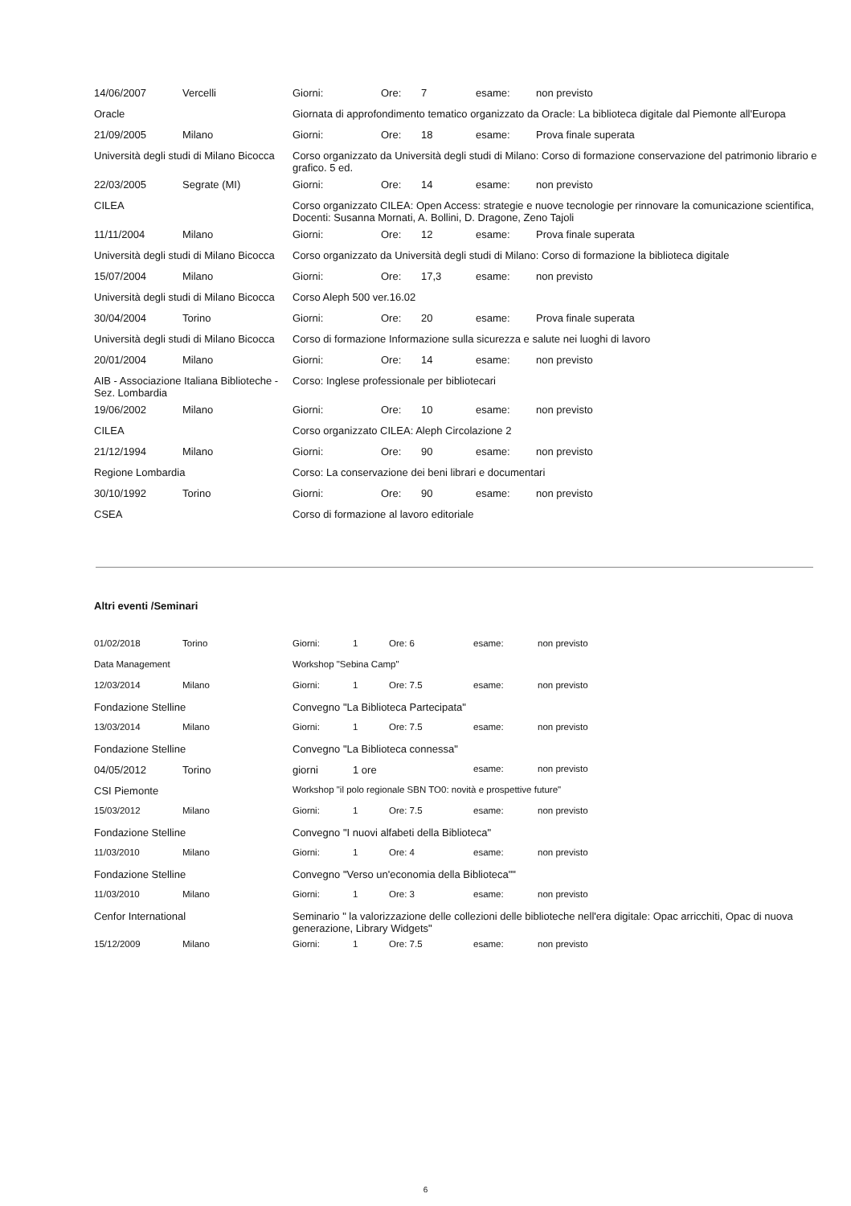| 14/06/2007 | Vercelli | Giorni: | Ore: | 7 | esame: | non previsto |
| Oracle | | Giornata di approfondimento tematico organizzato da Oracle: La biblioteca digitale dal Piemonte all'Europa | | | | |
| 21/09/2005 | Milano | Giorni: | Ore: | 18 | esame: | Prova finale superata |
| Università degli studi di Milano Bicocca | | Corso organizzato da Università degli studi di Milano: Corso di formazione conservazione del patrimonio librario e grafico. 5 ed. | | | | |
| 22/03/2005 | Segrate (MI) | Giorni: | Ore: | 14 | esame: | non previsto |
| CILEA | | Corso organizzato CILEA: Open Access: strategie e nuove tecnologie per rinnovare la comunicazione scientifica, Docenti: Susanna Mornati, A. Bollini, D. Dragone, Zeno Tajoli | | | | |
| 11/11/2004 | Milano | Giorni: | Ore: | 12 | esame: | Prova finale superata |
| Università degli studi di Milano Bicocca | | Corso organizzato da Università degli studi di Milano: Corso di formazione la biblioteca digitale | | | | |
| 15/07/2004 | Milano | Giorni: | Ore: | 17,3 | esame: | non previsto |
| Università degli studi di Milano Bicocca | | Corso Aleph 500 ver.16.02 | | | | |
| 30/04/2004 | Torino | Giorni: | Ore: | 20 | esame: | Prova finale superata |
| Università degli studi di Milano Bicocca | | Corso di formazione Informazione sulla sicurezza e salute nei luoghi di lavoro | | | | |
| 20/01/2004 | Milano | Giorni: | Ore: | 14 | esame: | non previsto |
| AIB - Associazione Italiana Biblioteche - Sez. Lombardia | | Corso: Inglese professionale per bibliotecari | | | | |
| 19/06/2002 | Milano | Giorni: | Ore: | 10 | esame: | non previsto |
| CILEA | | Corso organizzato CILEA: Aleph Circolazione 2 | | | | |
| 21/12/1994 | Milano | Giorni: | Ore: | 90 | esame: | non previsto |
| Regione Lombardia | | Corso: La conservazione dei beni librari e documentari | | | | |
| 30/10/1992 | Torino | Giorni: | Ore: | 90 | esame: | non previsto |
| CSEA | | Corso di formazione al lavoro editoriale | | | | |
Altri eventi /Seminari
| 01/02/2018 | Torino | Giorni: | 1 | Ore: 6 | esame: | non previsto |
| Data Management | | Workshop "Sebina Camp" | | | | |
| 12/03/2014 | Milano | Giorni: | 1 | Ore: 7.5 | esame: | non previsto |
| Fondazione Stelline | | Convegno "La Biblioteca Partecipata" | | | | |
| 13/03/2014 | Milano | Giorni: | 1 | Ore: 7.5 | esame: | non previsto |
| Fondazione Stelline | | Convegno "La Biblioteca connessa" | | | | |
| 04/05/2012 | Torino | giorni | 1 ore | | esame: | non previsto |
| CSI Piemonte | | Workshop "il polo regionale SBN TO0: novità e prospettive future" | | | | |
| 15/03/2012 | Milano | Giorni: | 1 | Ore: 7.5 | esame: | non previsto |
| Fondazione Stelline | | Convegno "I nuovi alfabeti della Biblioteca" | | | | |
| 11/03/2010 | Milano | Giorni: | 1 | Ore: 4 | esame: | non previsto |
| Fondazione Stelline | | Convegno "Verso un'economia della Biblioteca"" | | | | |
| 11/03/2010 | Milano | Giorni: | 1 | Ore: 3 | esame: | non previsto |
| Cenfor International | | Seminario " la valorizzazione delle collezioni delle biblioteche nell'era digitale: Opac arricchiti, Opac di nuova generazione, Library Widgets" | | | | |
| 15/12/2009 | Milano | Giorni: | 1 | Ore: 7.5 | esame: | non previsto |
6